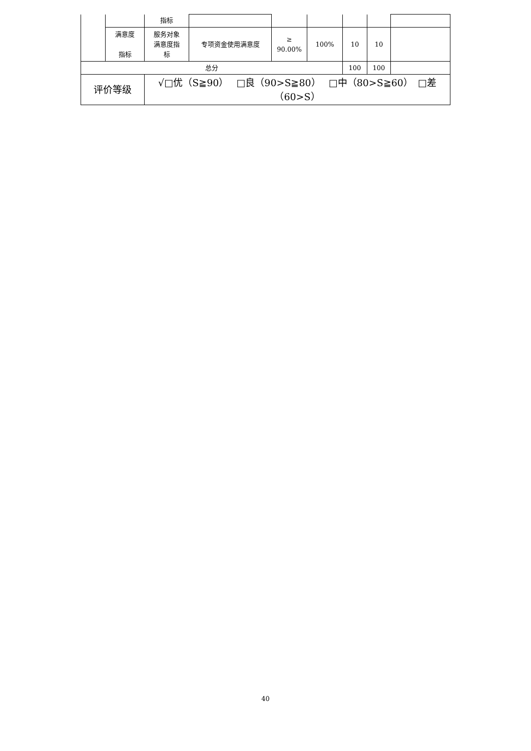| | | 指标 | | | | | | |
| | 满意度 指标 | 服务对象 满意度指 标 | 专项资金使用满意度 | ≥ 90.00% | 100% | 10 | 10 | |
| 总分 | | | | | | 100 | 100 | |
| 评价等级 | | √□优（S≧90） □良（90>S≧80） □中（80>S≧60） □差（60>S） | | | | | | |
40